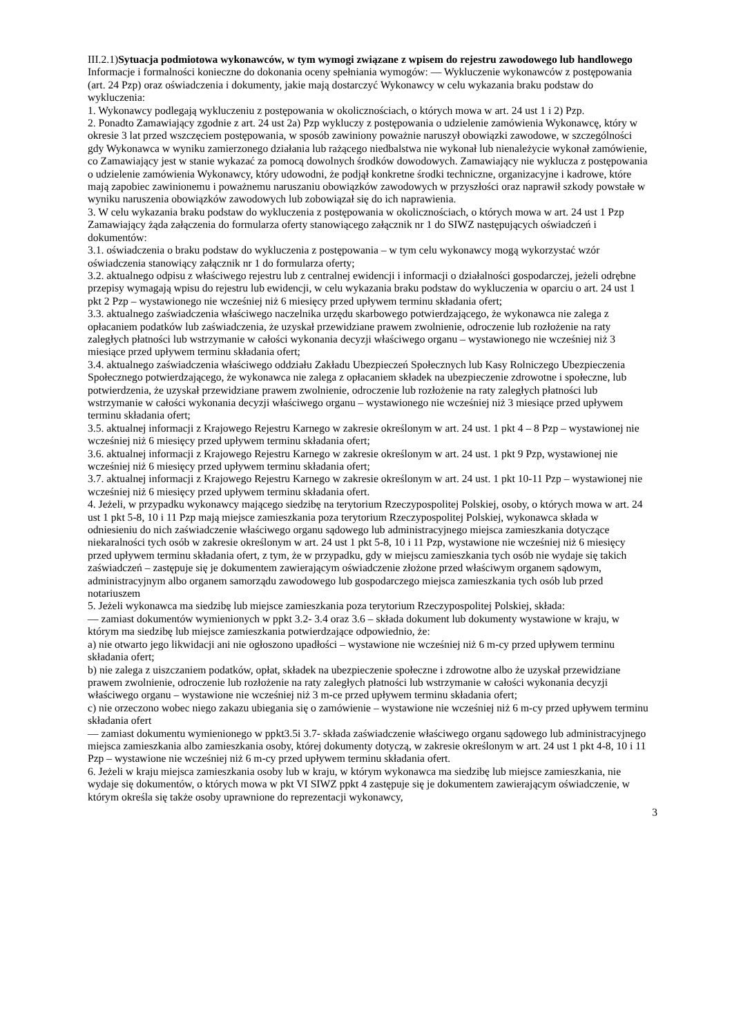III.2.1)Sytuacja podmiotowa wykonawców, w tym wymogi związane z wpisem do rejestru zawodowego lub handlowego
Informacje i formalności konieczne do dokonania oceny spełniania wymogów: — Wykluczenie wykonawców z postępowania (art. 24 Pzp) oraz oświadczenia i dokumenty, jakie mają dostarczyć Wykonawcy w celu wykazania braku podstaw do wykluczenia:
1. Wykonawcy podlegają wykluczeniu z postępowania w okolicznościach, o których mowa w art. 24 ust 1 i 2) Pzp.
2. Ponadto Zamawiający zgodnie z art. 24 ust 2a) Pzp wykluczy z postępowania o udzielenie zamówienia Wykonawcę, który w okresie 3 lat przed wszczęciem postępowania, w sposób zawiniony poważnie naruszył obowiązki zawodowe, w szczególności gdy Wykonawca w wyniku zamierzonego działania lub rażącego niedbalstwa nie wykonał lub nienależycie wykonał zamówienie, co Zamawiający jest w stanie wykazać za pomocą dowolnych środków dowodowych. Zamawiający nie wyklucza z postępowania o udzielenie zamówienia Wykonawcy, który udowodni, że podjął konkretne środki techniczne, organizacyjne i kadrowe, które mają zapobiec zawinionemu i poważnemu naruszaniu obowiązków zawodowych w przyszłości oraz naprawił szkody powstałe w wyniku naruszenia obowiązków zawodowych lub zobowiązał się do ich naprawienia.
3. W celu wykazania braku podstaw do wykluczenia z postępowania w okolicznościach, o których mowa w art. 24 ust 1 Pzp Zamawiający żąda załączenia do formularza oferty stanowiącego załącznik nr 1 do SIWZ następujących oświadczeń i dokumentów:
3.1. oświadczenia o braku podstaw do wykluczenia z postępowania – w tym celu wykonawcy mogą wykorzystać wzór oświadczenia stanowiący załącznik nr 1 do formularza oferty;
3.2. aktualnego odpisu z właściwego rejestru lub z centralnej ewidencji i informacji o działalności gospodarczej, jeżeli odrębne przepisy wymagają wpisu do rejestru lub ewidencji, w celu wykazania braku podstaw do wykluczenia w oparciu o art. 24 ust 1 pkt 2 Pzp – wystawionego nie wcześniej niż 6 miesięcy przed upływem terminu składania ofert;
3.3. aktualnego zaświadczenia właściwego naczelnika urzędu skarbowego potwierdzającego, że wykonawca nie zalega z opłacaniem podatków lub zaświadczenia, że uzyskał przewidziane prawem zwolnienie, odroczenie lub rozłożenie na raty zaległych płatności lub wstrzymanie w całości wykonania decyzji właściwego organu – wystawionego nie wcześniej niż 3 miesiące przed upływem terminu składania ofert;
3.4. aktualnego zaświadczenia właściwego oddziału Zakładu Ubezpieczeń Społecznych lub Kasy Rolniczego Ubezpieczenia Społecznego potwierdzającego, że wykonawca nie zalega z opłacaniem składek na ubezpieczenie zdrowotne i społeczne, lub potwierdzenia, że uzyskał przewidziane prawem zwolnienie, odroczenie lub rozłożenie na raty zaległych płatności lub wstrzymanie w całości wykonania decyzji właściwego organu – wystawionego nie wcześniej niż 3 miesiące przed upływem terminu składania ofert;
3.5. aktualnej informacji z Krajowego Rejestru Karnego w zakresie określonym w art. 24 ust. 1 pkt 4 – 8 Pzp – wystawionej nie wcześniej niż 6 miesięcy przed upływem terminu składania ofert;
3.6. aktualnej informacji z Krajowego Rejestru Karnego w zakresie określonym w art. 24 ust. 1 pkt 9 Pzp, wystawionej nie wcześniej niż 6 miesięcy przed upływem terminu składania ofert;
3.7. aktualnej informacji z Krajowego Rejestru Karnego w zakresie określonym w art. 24 ust. 1 pkt 10-11 Pzp – wystawionej nie wcześniej niż 6 miesięcy przed upływem terminu składania ofert.
4. Jeżeli, w przypadku wykonawcy mającego siedzibę na terytorium Rzeczypospolitej Polskiej, osoby, o których mowa w art. 24 ust 1 pkt 5-8, 10 i 11 Pzp mają miejsce zamieszkania poza terytorium Rzeczypospolitej Polskiej, wykonawca składa w odniesieniu do nich zaświadczenie właściwego organu sądowego lub administracyjnego miejsca zamieszkania dotyczące niekaralności tych osób w zakresie określonym w art. 24 ust 1 pkt 5-8, 10 i 11 Pzp, wystawione nie wcześniej niż 6 miesięcy przed upływem terminu składania ofert, z tym, że w przypadku, gdy w miejscu zamieszkania tych osób nie wydaje się takich zaświadczeń – zastępuje się je dokumentem zawierającym oświadczenie złożone przed właściwym organem sądowym, administracyjnym albo organem samorządu zawodowego lub gospodarczego miejsca zamieszkania tych osób lub przed notariuszem
5. Jeżeli wykonawca ma siedzibę lub miejsce zamieszkania poza terytorium Rzeczypospolitej Polskiej, składa:
— zamiast dokumentów wymienionych w ppkt 3.2- 3.4 oraz 3.6 – składa dokument lub dokumenty wystawione w kraju, w którym ma siedzibę lub miejsce zamieszkania potwierdzające odpowiednio, że:
a) nie otwarto jego likwidacji ani nie ogłoszono upadłości – wystawione nie wcześniej niż 6 m-cy przed upływem terminu składania ofert;
b) nie zalega z uiszczaniem podatków, opłat, składek na ubezpieczenie społeczne i zdrowotne albo że uzyskał przewidziane prawem zwolnienie, odroczenie lub rozłożenie na raty zaległych płatności lub wstrzymanie w całości wykonania decyzji właściwego organu – wystawione nie wcześniej niż 3 m-ce przed upływem terminu składania ofert;
c) nie orzeczono wobec niego zakazu ubiegania się o zamówienie – wystawione nie wcześniej niż 6 m-cy przed upływem terminu składania ofert
— zamiast dokumentu wymienionego w ppkt3.5i 3.7- składa zaświadczenie właściwego organu sądowego lub administracyjnego miejsca zamieszkania albo zamieszkania osoby, której dokumenty dotyczą, w zakresie określonym w art. 24 ust 1 pkt 4-8, 10 i 11 Pzp – wystawione nie wcześniej niż 6 m-cy przed upływem terminu składania ofert.
6. Jeżeli w kraju miejsca zamieszkania osoby lub w kraju, w którym wykonawca ma siedzibę lub miejsce zamieszkania, nie wydaje się dokumentów, o których mowa w pkt VI SIWZ ppkt 4 zastępuje się je dokumentem zawierającym oświadczenie, w którym określa się także osoby uprawnione do reprezentacji wykonawcy,
3